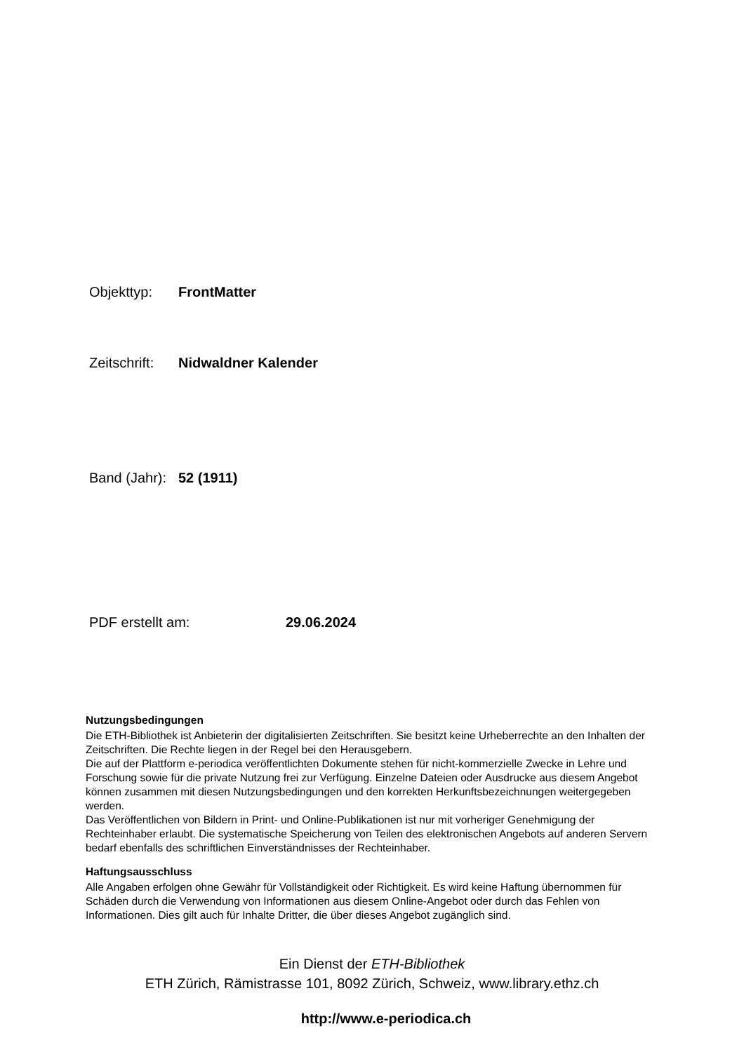Objekttyp: FrontMatter
Zeitschrift: Nidwaldner Kalender
Band (Jahr): 52 (1911)
PDF erstellt am: 29.06.2024
Nutzungsbedingungen
Die ETH-Bibliothek ist Anbieterin der digitalisierten Zeitschriften. Sie besitzt keine Urheberrechte an den Inhalten der Zeitschriften. Die Rechte liegen in der Regel bei den Herausgebern.
Die auf der Plattform e-periodica veröffentlichten Dokumente stehen für nicht-kommerzielle Zwecke in Lehre und Forschung sowie für die private Nutzung frei zur Verfügung. Einzelne Dateien oder Ausdrucke aus diesem Angebot können zusammen mit diesen Nutzungsbedingungen und den korrekten Herkunftsbezeichnungen weitergegeben werden.
Das Veröffentlichen von Bildern in Print- und Online-Publikationen ist nur mit vorheriger Genehmigung der Rechteinhaber erlaubt. Die systematische Speicherung von Teilen des elektronischen Angebots auf anderen Servern bedarf ebenfalls des schriftlichen Einverständnisses der Rechteinhaber.
Haftungsausschluss
Alle Angaben erfolgen ohne Gewähr für Vollständigkeit oder Richtigkeit. Es wird keine Haftung übernommen für Schäden durch die Verwendung von Informationen aus diesem Online-Angebot oder durch das Fehlen von Informationen. Dies gilt auch für Inhalte Dritter, die über dieses Angebot zugänglich sind.
Ein Dienst der ETH-Bibliothek
ETH Zürich, Rämistrasse 101, 8092 Zürich, Schweiz, www.library.ethz.ch
http://www.e-periodica.ch